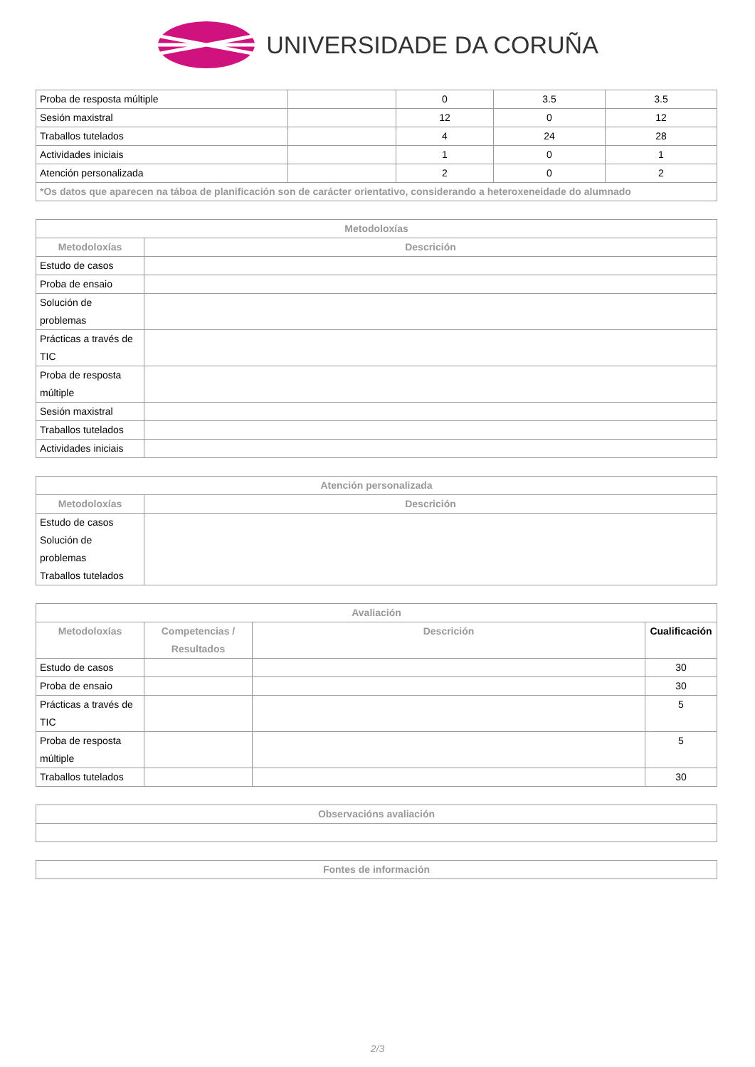UNIVERSIDADE DA CORUÑA
| Proba de resposta múltiple | | 0 | 3.5 | 3.5 |
| Sesión maxistral | | 12 | 0 | 12 |
| Traballos tutelados | | 4 | 24 | 28 |
| Actividades iniciais | | 1 | 0 | 1 |
| Atención personalizada | | 2 | 0 | 2 |
| *Os datos que aparecen na táboa de planificación son de carácter orientativo, considerando a heteroxeneidade do alumnado | | | | |
| Metodoloxías | |
| --- | --- |
| Metodoloxías | Descrición |
| Estudo de casos | |
| Proba de ensaio | |
| Solución de problemas | |
| Prácticas a través de TIC | |
| Proba de resposta múltiple | |
| Sesión maxistral | |
| Traballos tutelados | |
| Actividades iniciais | |
| Atención personalizada | |
| --- | --- |
| Metodoloxías | Descrición |
| Estudo de casos Solución de problemas Traballos tutelados | |
| Avaliación | | | |
| --- | --- | --- | --- |
| Metodoloxías | Competencias / Resultados | Descrición | Cualificación |
| Estudo de casos | | | 30 |
| Proba de ensaio | | | 30 |
| Prácticas a través de TIC | | | 5 |
| Proba de resposta múltiple | | | 5 |
| Traballos tutelados | | | 30 |
| Observacións avaliación |
| --- |
| Fontes de información |
| --- |
2/3